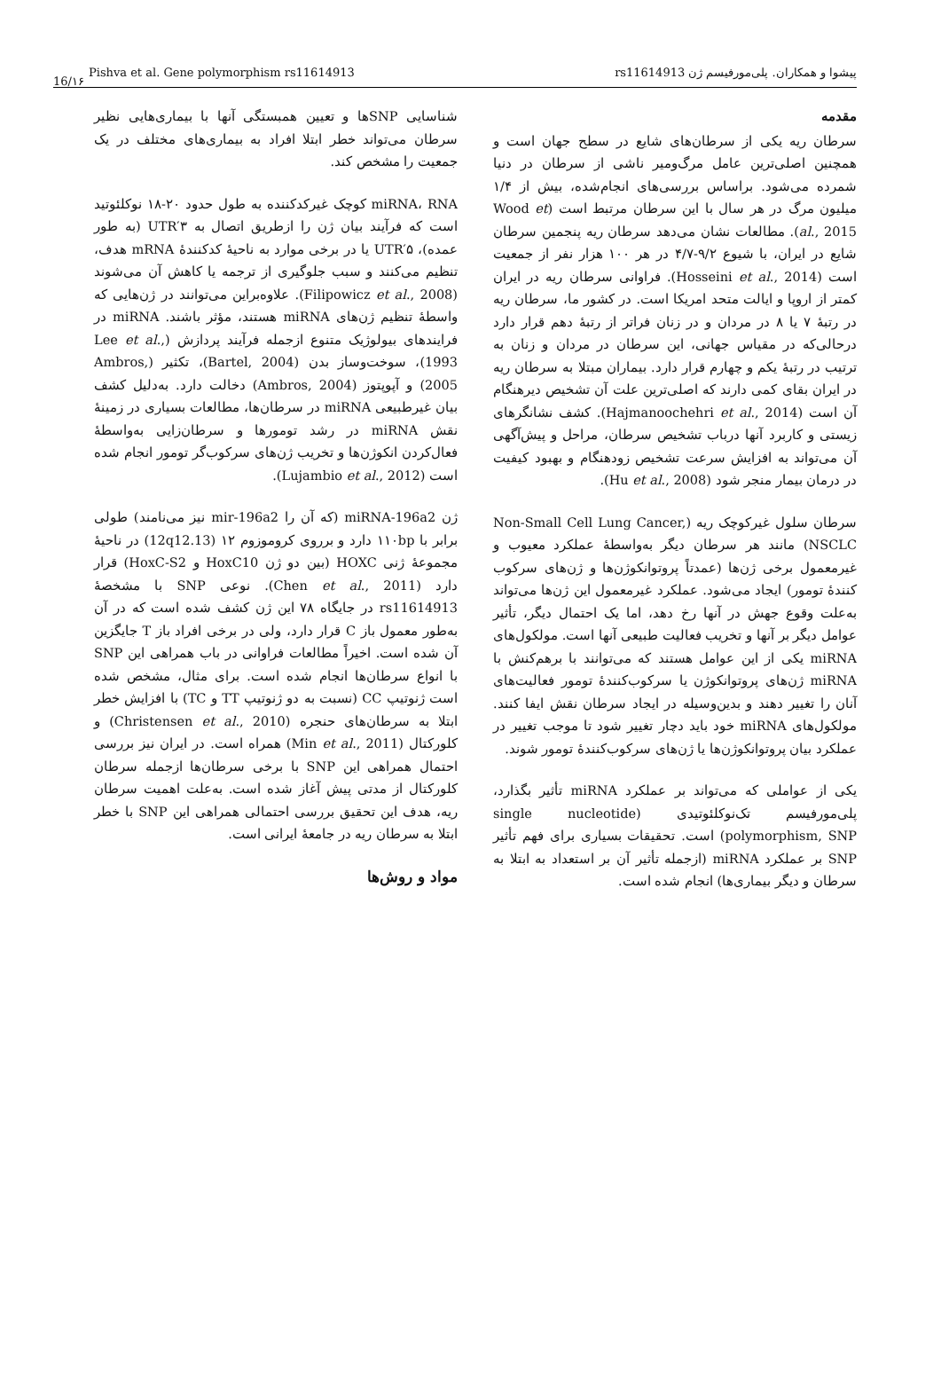16/۱۶
Pishva et al. Gene polymorphism rs11614913 پیشوا و همکاران. پلی‌مورفیسم ژن rs11614913
مقدمه
سرطان ریه یکی از سرطان‌های شایع در سطح جهان است و همچنین اصلی‌ترین عامل مرگ‌ومیر ناشی از سرطان در دنیا شمرده می‌شود. براساس بررسی‌های انجام‌شده، بیش از ۱/۴ میلیون مرگ در هر سال با این سرطان مرتبط است (Wood et al., 2015). مطالعات نشان می‌دهد سرطان ریه پنجمین سرطان شایع در ایران، با شیوع ۹/۲-۴/۷ در هر ۱۰۰ هزار نفر از جمعیت است (Hosseini et al., 2014). فراوانی سرطان ریه در ایران کمتر از اروپا و ایالت متحد امریکا است. در کشور ما، سرطان ریه در رتبهٔ ۷ یا ۸ در مردان و در زنان فراتر از رتبهٔ دهم قرار دارد درحالی‌که در مقیاس جهانی، این سرطان در مردان و زنان به ترتیب در رتبهٔ یکم و چهارم قرار دارد. بیماران مبتلا به سرطان ریه در ایران بقای کمی دارند که اصلی‌ترین علت آن تشخیص دیرهنگام آن است (Hajmanoochehri et al., 2014). کشف نشانگرهای زیستی و کاربرد آنها درباب تشخیص سرطان، مراحل و پیش‌آگهی آن می‌تواند به افزایش سرعت تشخیص زودهنگام و بهبود کیفیت در درمان بیمار منجر شود (Hu et al., 2008).
سرطان سلول غیرکوچک ریه (Non-Small Cell Lung Cancer, NSCLC) مانند هر سرطان دیگر به‌واسطهٔ عملکرد معیوب و غیرمعمول برخی ژن‌ها (عمدتاً پروتوانکوژن‌ها و ژن‌های سرکوب کنندهٔ تومور) ایجاد می‌شود. عملکرد غیرمعمول این ژن‌ها می‌تواند به‌علت وقوع جهش در آنها رخ دهد، اما یک احتمال دیگر، تأثیر عوامل دیگر بر آنها و تخریب فعالیت طبیعی آنها است. مولکول‌های miRNA یکی از این عوامل هستند که می‌توانند با برهم‌کنش با miRNA ژن‌های پروتوانکوژن یا سرکوب‌کنندهٔ تومور فعالیت‌های آنان را تغییر دهند و بدین‌وسیله در ایجاد سرطان نقش ایفا کنند. مولکول‌های miRNA خود باید دچار تغییر شود تا موجب تغییر در عملکرد بیان پروتوانکوژن‌ها یا ژن‌های سرکوب‌کنندهٔ تومور شوند.
یکی از عواملی که می‌تواند بر عملکرد miRNA تأثیر بگذارد، پلی‌مورفیسم تک‌نوکلئوتیدی (single nucleotide polymorphism, SNP) است. تحقیقات بسیاری برای فهم تأثیر SNP بر عملکرد miRNA (ازجمله تأثیر آن بر استعداد به ابتلا به سرطان و دیگر بیماری‌ها) انجام شده است.
شناسایی SNPها و تعیین همبستگی آنها با بیماری‌هایی نظیر سرطان می‌تواند خطر ابتلا افراد به بیماری‌های مختلف در یک جمعیت را مشخص کند.
miRNA، RNA کوچک غیرکدکننده به طول حدود ۲۰-۱۸ نوکلئوتید است که فرآیند بیان ژن را ازطریق اتصال به ۳′UTR (به طور عمده)، ۵′UTR یا در برخی موارد به ناحیهٔ کدکنندهٔ mRNA هدف، تنظیم می‌کنند و سبب جلوگیری از ترجمه یا کاهش آن می‌شوند (Filipowicz et al., 2008). علاوه‌براین می‌توانند در ژن‌هایی که واسطهٔ تنظیم ژن‌های miRNA هستند، مؤثر باشند. miRNA در فرایندهای بیولوژیک متنوع ازجمله فرآیند پردازش (Lee et al., 1993)، سوخت‌وساز بدن (Bartel, 2004)، تکثیر (Ambros, 2005) و آپوپتوز (Ambros, 2004) دخالت دارد. به‌دلیل کشف بیان غیرطبیعی miRNA در سرطان‌ها، مطالعات بسیاری در زمینهٔ نقش miRNA در رشد تومورها و سرطان‌زایی به‌واسطهٔ فعال‌کردن انکوژن‌ها و تخریب ژن‌های سرکوب‌گر تومور انجام شده است (Lujambio et al., 2012).
ژن miRNA-196a2 (که آن را mir-196a2 نیز می‌نامند) طولی برابر با ۱۱۰bp دارد و برروی کروموزوم ۱۲ (12q12.13) در ناحیهٔ مجموعهٔ ژنی HOXC (بین دو ژن HoxC10 و HoxC-S2) قرار دارد (Chen et al., 2011). نوعی SNP با مشخصهٔ rs11614913 در جایگاه ۷۸ این ژن کشف شده است که در آن به‌طور معمول باز C قرار دارد، ولی در برخی افراد باز T جایگزین آن شده است. اخیراً مطالعات فراوانی در باب همراهی این SNP با انواع سرطان‌ها انجام شده است. برای مثال، مشخص شده است ژنوتیپ CC (نسبت به دو ژنوتیپ TT و TC) با افزایش خطر ابتلا به سرطان‌های حنجره (Christensen et al., 2010) و کلورکتال (Min et al., 2011) همراه است. در ایران نیز بررسی احتمال همراهی این SNP با برخی سرطان‌ها ازجمله سرطان کلورکتال از مدتی پیش آغاز شده است. به‌علت اهمیت سرطان ریه، هدف این تحقیق بررسی احتمالی همراهی این SNP با خطر ابتلا به سرطان ریه در جامعهٔ ایرانی است.
مواد و روش‌ها